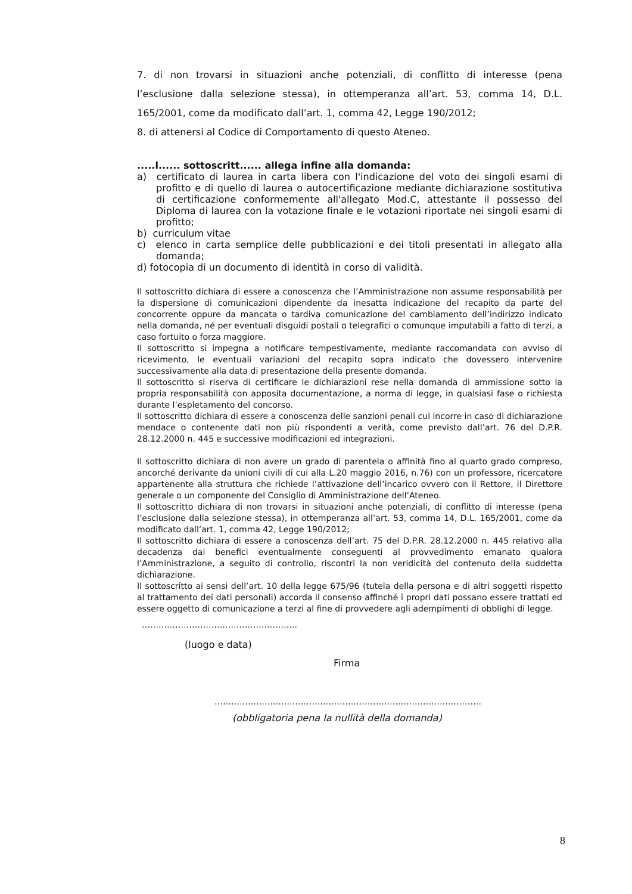7. di non trovarsi in situazioni anche potenziali, di conflitto di interesse (pena l’esclusione dalla selezione stessa), in ottemperanza all’art. 53, comma 14, D.L. 165/2001, come da modificato dall’art. 1, comma 42, Legge 190/2012;
8. di attenersi al Codice di Comportamento di questo Ateneo.
.....l...... sottoscritt...... allega infine alla domanda:
a) certificato di laurea in carta libera con l'indicazione del voto dei singoli esami di profitto e di quello di laurea o autocertificazione mediante dichiarazione sostitutiva di certificazione conformemente all'allegato Mod.C, attestante il possesso del Diploma di laurea con la votazione finale e le votazioni riportate nei singoli esami di profitto;
b) curriculum vitae
c) elenco in carta semplice delle pubblicazioni e dei titoli presentati in allegato alla domanda;
d) fotocopia di un documento di identità in corso di validità.
Il sottoscritto dichiara di essere a conoscenza che l’Amministrazione non assume responsabilità per la dispersione di comunicazioni dipendente da inesatta indicazione del recapito da parte del concorrente oppure da mancata o tardiva comunicazione del cambiamento dell’indirizzo indicato nella domanda, né per eventuali disguidi postali o telegrafici o comunque imputabili a fatto di terzi, a caso fortuito o forza maggiore.
Il sottoscritto si impegna a notificare tempestivamente, mediante raccomandata con avviso di ricevimento, le eventuali variazioni del recapito sopra indicato che dovessero intervenire successivamente alla data di presentazione della presente domanda.
Il sottoscritto si riserva di certificare le dichiarazioni rese nella domanda di ammissione sotto la propria responsabilità con apposita documentazione, a norma di legge, in qualsiasi fase o richiesta durante l’espletamento del concorso.
Il sottoscritto dichiara di essere a conoscenza delle sanzioni penali cui incorre in caso di dichiarazione mendace o contenente dati non più rispondenti a verità, come previsto dall’art. 76 del D.P.R. 28.12.2000 n. 445 e successive modificazioni ed integrazioni.
Il sottoscritto dichiara di non avere un grado di parentela o affinità fino al quarto grado compreso, ancorché derivante da unioni civili di cui alla L.20 maggio 2016, n.76) con un professore, ricercatore appartenente alla struttura che richiede l’attivazione dell’incarico ovvero con il Rettore, il Direttore generale o un componente del Consiglio di Amministrazione dell’Ateneo.
Il sottoscritto dichiara di non trovarsi in situazioni anche potenziali, di conflitto di interesse (pena l’esclusione dalla selezione stessa), in ottemperanza all’art. 53, comma 14, D.L. 165/2001, come da modificato dall’art. 1, comma 42, Legge 190/2012;
Il sottoscritto dichiara di essere a conoscenza dell’art. 75 del D.P.R. 28.12.2000 n. 445 relativo alla decadenza dai benefici eventualmente conseguenti al provvedimento emanato qualora l’Amministrazione, a seguito di controllo, riscontri la non veridicità del contenuto della suddetta dichiarazione.
Il sottoscritto ai sensi dell’art. 10 della legge 675/96 (tutela della persona e di altri soggetti rispetto al trattamento dei dati personali) accorda il consenso affinché i propri dati possano essere trattati ed essere oggetto di comunicazione a terzi al fine di provvedere agli adempimenti di obblighi di legge.
………………………………………………..
(luogo e data)
Firma
……………………………………………………………………………………
(obbligatoria pena la nullità della domanda)
8